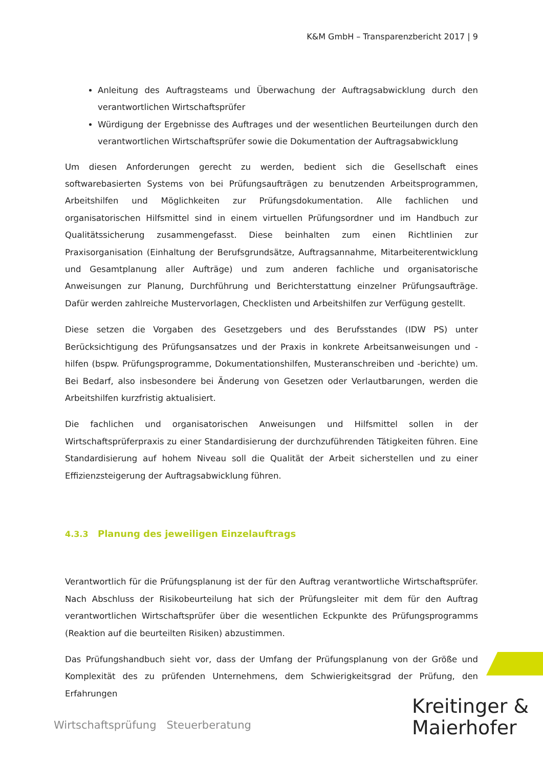K&M GmbH – Transparenzbericht 2017 | 9
Anleitung des Auftragsteams und Überwachung der Auftragsabwicklung durch den verantwortlichen Wirtschaftsprüfer
Würdigung der Ergebnisse des Auftrages und der wesentlichen Beurteilungen durch den verantwortlichen Wirtschaftsprüfer sowie die Dokumentation der Auftragsabwicklung
Um diesen Anforderungen gerecht zu werden, bedient sich die Gesellschaft eines softwarebasierten Systems von bei Prüfungsaufträgen zu benutzenden Arbeitsprogrammen, Arbeitshilfen und Möglichkeiten zur Prüfungsdokumentation. Alle fachlichen und organisatorischen Hilfsmittel sind in einem virtuellen Prüfungsordner und im Handbuch zur Qualitätssicherung zusammengefasst. Diese beinhalten zum einen Richtlinien zur Praxisorganisation (Einhaltung der Berufsgrundsätze, Auftragsannahme, Mitarbeiterentwicklung und Gesamtplanung aller Aufträge) und zum anderen fachliche und organisatorische Anweisungen zur Planung, Durchführung und Berichterstattung einzelner Prüfungsaufträge. Dafür werden zahlreiche Mustervorlagen, Checklisten und Arbeitshilfen zur Verfügung gestellt.
Diese setzen die Vorgaben des Gesetzgebers und des Berufsstandes (IDW PS) unter Berücksichtigung des Prüfungsansatzes und der Praxis in konkrete Arbeitsanweisungen und -hilfen (bspw. Prüfungsprogramme, Dokumentationshilfen, Musteranschreiben und -berichte) um. Bei Bedarf, also insbesondere bei Änderung von Gesetzen oder Verlautbarungen, werden die Arbeitshilfen kurzfristig aktualisiert.
Die fachlichen und organisatorischen Anweisungen und Hilfsmittel sollen in der Wirtschaftsprüferpraxis zu einer Standardisierung der durchzuführenden Tätigkeiten führen. Eine Standardisierung auf hohem Niveau soll die Qualität der Arbeit sicherstellen und zu einer Effizienzsteigerung der Auftragsabwicklung führen.
4.3.3 Planung des jeweiligen Einzelauftrags
Verantwortlich für die Prüfungsplanung ist der für den Auftrag verantwortliche Wirtschaftsprüfer. Nach Abschluss der Risikobeurteilung hat sich der Prüfungsleiter mit dem für den Auftrag verantwortlichen Wirtschaftsprüfer über die wesentlichen Eckpunkte des Prüfungsprogramms (Reaktion auf die beurteilten Risiken) abzustimmen.
Das Prüfungshandbuch sieht vor, dass der Umfang der Prüfungsplanung von der Größe und Komplexität des zu prüfenden Unternehmens, dem Schwierigkeitsgrad der Prüfung, den Erfahrungen
Wirtschaftsprüfung Steuerberatung
Kreitinger &
Maierhofer